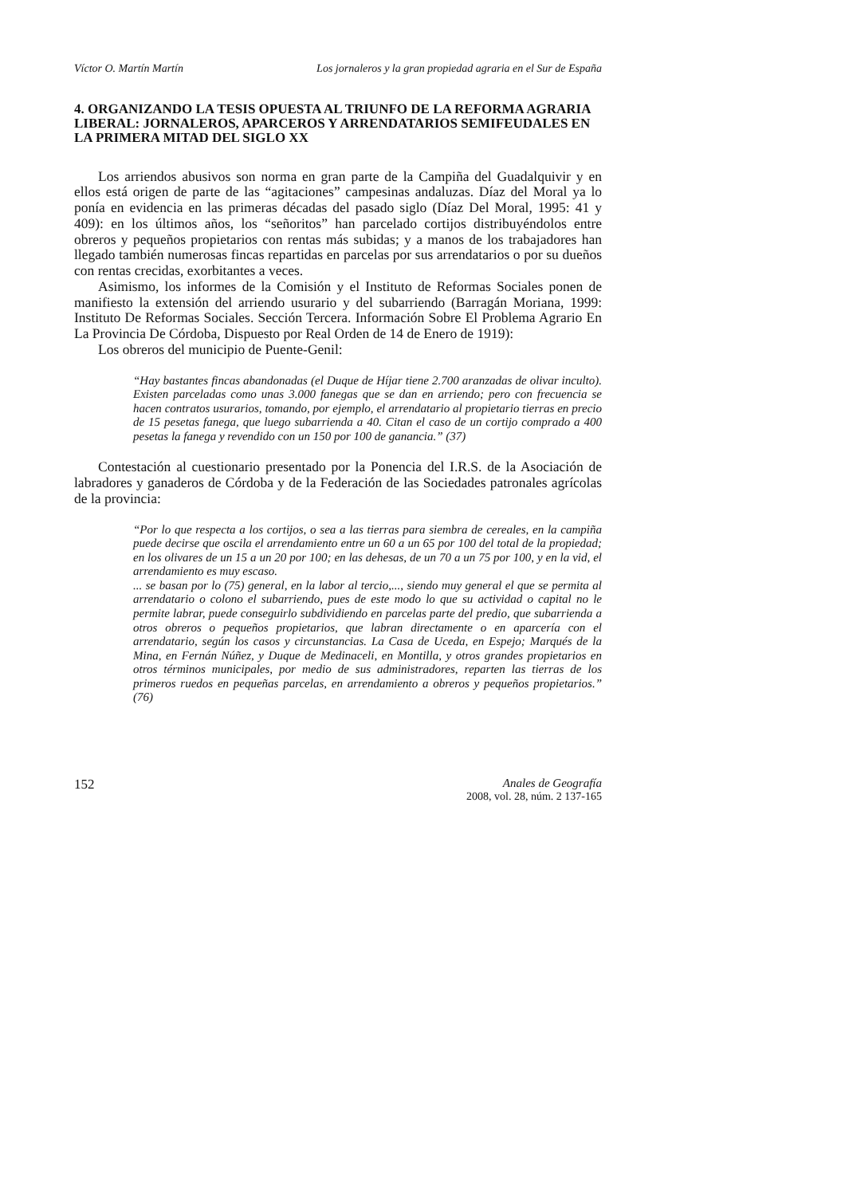Víctor O. Martín Martín Los jornaleros y la gran propiedad agraria en el Sur de España
4. ORGANIZANDO LA TESIS OPUESTA AL TRIUNFO DE LA REFORMA AGRARIA LIBERAL: JORNALEROS, APARCEROS Y ARRENDATARIOS SEMIFEUDALES EN LA PRIMERA MITAD DEL SIGLO XX
Los arriendos abusivos son norma en gran parte de la Campiña del Guadalquivir y en ellos está origen de parte de las “agitaciones” campesinas andaluzas. Díaz del Moral ya lo ponía en evidencia en las primeras décadas del pasado siglo (Díaz Del Moral, 1995: 41 y 409): en los últimos años, los “señoritos” han parcelado cortijos distribuyéndolos entre obreros y pequeños propietarios con rentas más subidas; y a manos de los trabajadores han llegado también numerosas fincas repartidas en parcelas por sus arrendatarios o por su dueños con rentas crecidas, exorbitantes a veces.
Asimismo, los informes de la Comisión y el Instituto de Reformas Sociales ponen de manifiesto la extensión del arriendo usurario y del subarriendo (Barragán Moriana, 1999: Instituto De Reformas Sociales. Sección Tercera. Información Sobre El Problema Agrario En La Provincia De Córdoba, Dispuesto por Real Orden de 14 de Enero de 1919):
Los obreros del municipio de Puente-Genil:
“Hay bastantes fincas abandonadas (el Duque de Híjar tiene 2.700 aranzadas de olivar inculto). Existen parceladas como unas 3.000 fanegas que se dan en arriendo; pero con frecuencia se hacen contratos usurarios, tomando, por ejemplo, el arrendatario al propietario tierras en precio de 15 pesetas fanega, que luego subarrienda a 40. Citan el caso de un cortijo comprado a 400 pesetas la fanega y revendido con un 150 por 100 de ganancia.” (37)
Contestación al cuestionario presentado por la Ponencia del I.R.S. de la Asociación de labradores y ganaderos de Córdoba y de la Federación de las Sociedades patronales agrícolas de la provincia:
“Por lo que respecta a los cortijos, o sea a las tierras para siembra de cereales, en la campiña puede decirse que oscila el arrendamiento entre un 60 a un 65 por 100 del total de la propiedad; en los olivares de un 15 a un 20 por 100; en las dehesas, de un 70 a un 75 por 100, y en la vid, el arrendamiento es muy escaso.
... se basan por lo (75) general, en la labor al tercio,..., siendo muy general el que se permita al arrendatario o colono el subarriendo, pues de este modo lo que su actividad o capital no le permite labrar, puede conseguirlo subdividiendo en parcelas parte del predio, que subarrienda a otros obreros o pequeños propietarios, que labran directamente o en aparcería con el arrendatario, según los casos y circunstancias. La Casa de Uceda, en Espejo; Marqués de la Mina, en Fernán Núñez, y Duque de Medinaceli, en Montilla, y otros grandes propietarios en otros términos municipales, por medio de sus administradores, reparten las tierras de los primeros ruedos en pequeñas parcelas, en arrendamiento a obreros y pequeños propietarios.” (76)
152 Anales de Geografía
2008, vol. 28, núm. 2 137-165